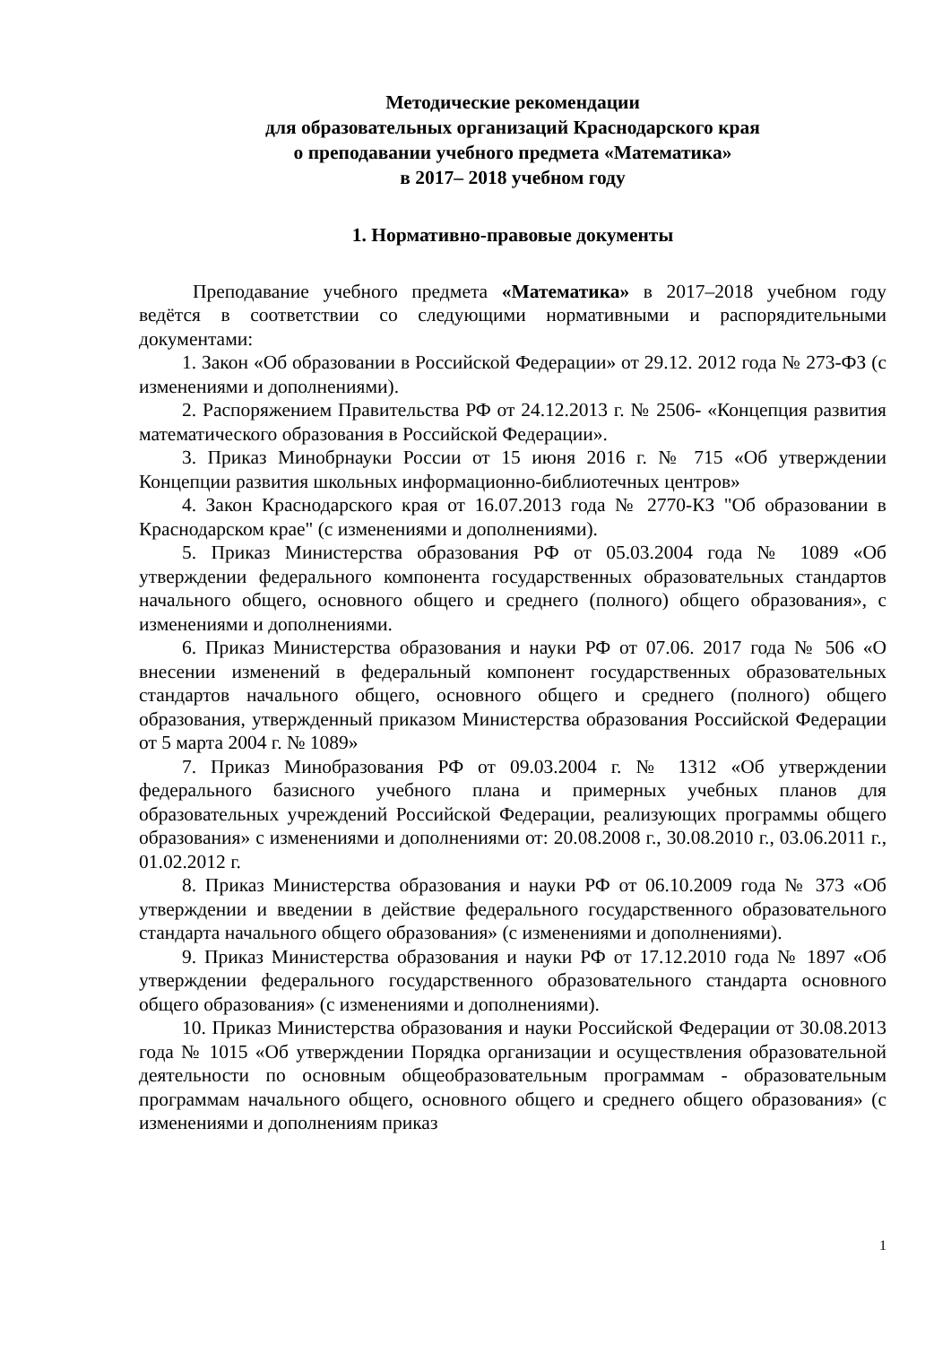Методические рекомендации
для образовательных организаций Краснодарского края
о преподавании учебного предмета «Математика»
в 2017– 2018 учебном году
1. Нормативно-правовые документы
Преподавание учебного предмета «Математика» в 2017–2018 учебном году ведётся в соответствии со следующими нормативными и распорядительными документами:
1. Закон «Об образовании в Российской Федерации» от 29.12. 2012 года № 273-ФЗ (с изменениями и дополнениями).
2. Распоряжением Правительства РФ от 24.12.2013 г. № 2506- «Концепция развития математического образования в Российской Федерации».
3. Приказ Минобрнауки России от 15 июня 2016 г. № 715 «Об утверждении Концепции развития школьных информационно-библиотечных центров»
4. Закон Краснодарского края от 16.07.2013 года № 2770-КЗ "Об образовании в Краснодарском крае" (с изменениями и дополнениями).
5. Приказ Министерства образования РФ от 05.03.2004 года № 1089 «Об утверждении федерального компонента государственных образовательных стандартов начального общего, основного общего и среднего (полного) общего образования», с изменениями и дополнениями.
6. Приказ Министерства образования и науки РФ от 07.06. 2017 года № 506 «О внесении изменений в федеральный компонент государственных образовательных стандартов начального общего, основного общего и среднего (полного) общего образования, утвержденный приказом Министерства образования Российской Федерации от 5 марта 2004 г. № 1089»
7. Приказ Минобразования РФ от 09.03.2004 г. № 1312 «Об утверждении федерального базисного учебного плана и примерных учебных планов для образовательных учреждений Российской Федерации, реализующих программы общего образования» с изменениями и дополнениями от: 20.08.2008 г., 30.08.2010 г., 03.06.2011 г., 01.02.2012 г.
8. Приказ Министерства образования и науки РФ от 06.10.2009 года № 373 «Об утверждении и введении в действие федерального государственного образовательного стандарта начального общего образования» (с изменениями и дополнениями).
9. Приказ Министерства образования и науки РФ от 17.12.2010 года № 1897 «Об утверждении федерального государственного образовательного стандарта основного общего образования» (с изменениями и дополнениями).
10. Приказ Министерства образования и науки Российской Федерации от 30.08.2013 года № 1015 «Об утверждении Порядка организации и осуществления образовательной деятельности по основным общеобразовательным программам - образовательным программам начального общего, основного общего и среднего общего образования» (с изменениями и дополнениям приказ
1